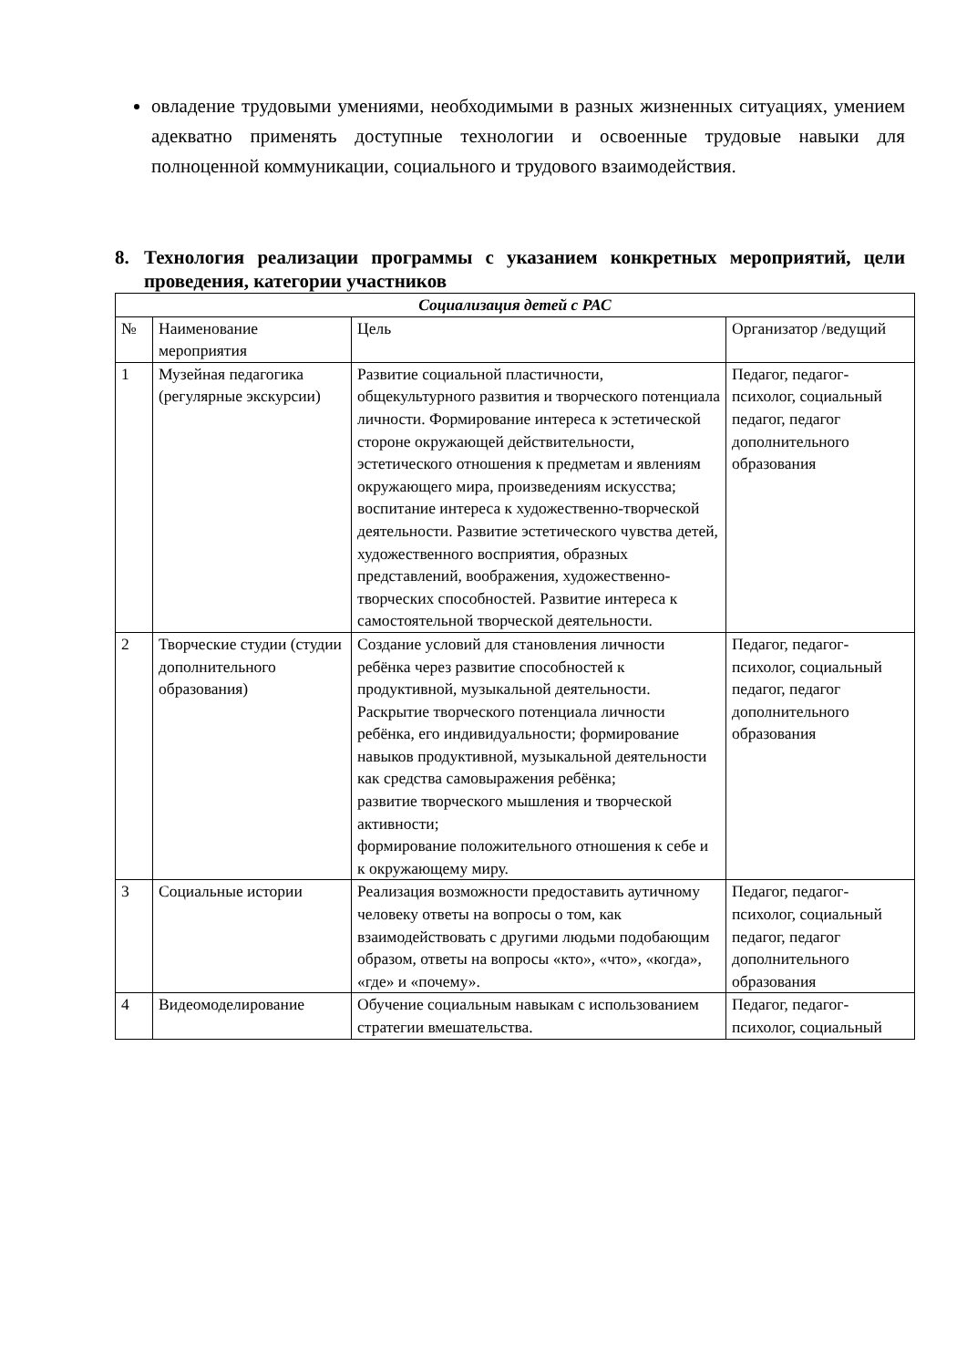овладение трудовыми умениями, необходимыми в разных жизненных ситуациях, умением адекватно применять доступные технологии и освоенные трудовые навыки для полноценной коммуникации, социального и трудового взаимодействия.
8. Технология реализации программы с указанием конкретных мероприятий, цели проведения, категории участников
| Социализация детей с РАС | | | |
| --- | --- | --- | --- |
| № | Наименование мероприятия | Цель | Организатор /ведущий |
| 1 | Музейная педагогика (регулярные экскурсии) | Развитие социальной пластичности, общекультурного развития и творческого потенциала личности. Формирование интереса к эстетической стороне окружающей действительности, эстетического отношения к предметам и явлениям окружающего мира, произведениям искусства; воспитание интереса к художественно-творческой деятельности. Развитие эстетического чувства детей, художественного восприятия, образных представлений, воображения, художественно-творческих способностей. Развитие интереса к самостоятельной творческой деятельности. | Педагог, педагог-психолог, социальный педагог, педагог дополнительного образования |
| 2 | Творческие студии (студии дополнительного образования) | Создание условий для становления личности ребёнка через развитие способностей к продуктивной, музыкальной деятельности. Раскрытие творческого потенциала личности ребёнка, его индивидуальности; формирование навыков продуктивной, музыкальной деятельности как средства самовыражения ребёнка; развитие творческого мышления и творческой активности; формирование положительного отношения к себе и к окружающему миру. | Педагог, педагог-психолог, социальный педагог, педагог дополнительного образования |
| 3 | Социальные истории | Реализация возможности предоставить аутичному человеку ответы на вопросы о том, как взаимодействовать с другими людьми подобающим образом, ответы на вопросы «кто», «что», «когда», «где» и «почему». | Педагог, педагог-психолог, социальный педагог, педагог дополнительного образования |
| 4 | Видеомоделирование | Обучение социальным навыкам с использованием стратегии вмешательства. | Педагог, педагог-психолог, социальный |